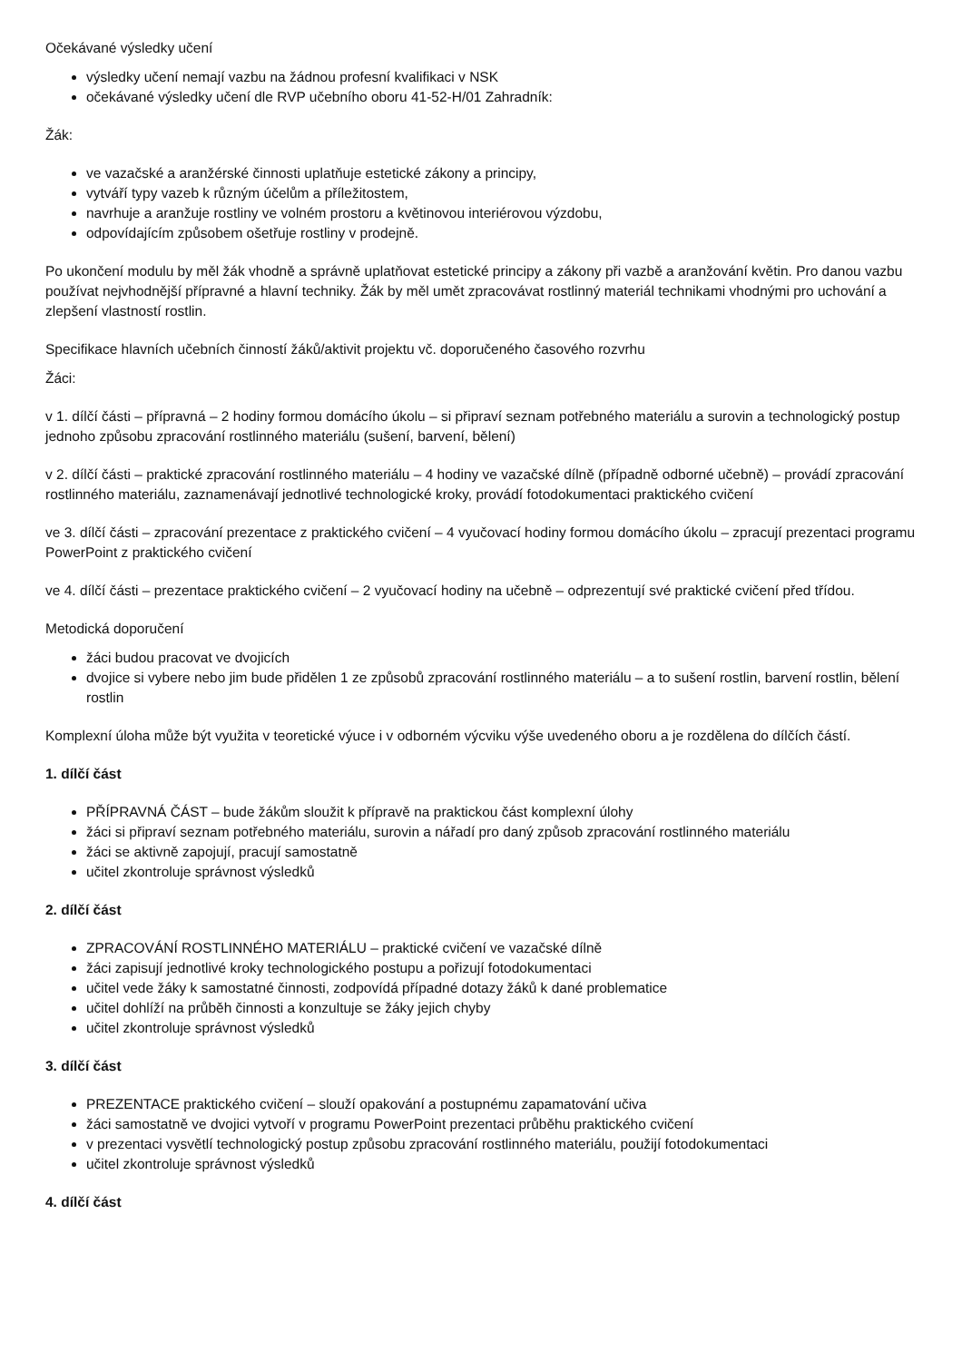Očekávané výsledky učení
výsledky učení nemají vazbu na žádnou profesní kvalifikaci v NSK
očekávané výsledky učení dle RVP učebního oboru 41-52-H/01 Zahradník:
Žák:
ve vazačské a aranžérské činnosti uplatňuje estetické zákony a principy,
vytváří typy vazeb k různým účelům a příležitostem,
navrhuje a aranžuje rostliny ve volném prostoru a květinovou interiérovou výzdobu,
odpovídajícím způsobem ošetřuje rostliny v prodejně.
Po ukončení modulu by měl žák vhodně a správně uplatňovat estetické principy a zákony při vazbě a aranžování květin. Pro danou vazbu používat nejvhodnější přípravné a hlavní techniky. Žák by měl umět zpracovávat rostlinný materiál technikami vhodnými pro uchování a zlepšení vlastností rostlin.
Specifikace hlavních učebních činností žáků/aktivit projektu vč. doporučeného časového rozvrhu
Žáci:
v 1. dílčí části – přípravná – 2 hodiny formou domácího úkolu – si připraví seznam potřebného materiálu a surovin a technologický postup jednoho způsobu zpracování rostlinného materiálu (sušení, barvení, bělení)
v 2. dílčí části – praktické zpracování rostlinného materiálu – 4 hodiny ve vazačské dílně (případně odborné učebně) – provádí zpracování rostlinného materiálu, zaznamenávají jednotlivé technologické kroky, provádí fotodokumentaci praktického cvičení
ve 3. dílčí části – zpracování prezentace z praktického cvičení – 4 vyučovací hodiny formou domácího úkolu – zpracují prezentaci programu PowerPoint z praktického cvičení
ve 4. dílčí části – prezentace praktického cvičení – 2 vyučovací hodiny na učebně – odprezentují své praktické cvičení před třídou.
Metodická doporučení
žáci budou pracovat ve dvojicích
dvojice si vybere nebo jim bude přidělen 1 ze způsobů zpracování rostlinného materiálu – a to sušení rostlin, barvení rostlin, bělení rostlin
Komplexní úloha může být využita v teoretické výuce i v odborném výcviku výše uvedeného oboru a je rozdělena do dílčích částí.
1. dílčí část
PŘÍPRAVNÁ ČÁST – bude žákům sloužit k přípravě na praktickou část komplexní úlohy
žáci si připraví seznam potřebného materiálu, surovin a nářadí pro daný způsob zpracování rostlinného materiálu
žáci se aktivně zapojují, pracují samostatně
učitel zkontroluje správnost výsledků
2. dílčí část
ZPRACOVÁNÍ ROSTLINNÉHO MATERIÁLU – praktické cvičení ve vazačské dílně
žáci zapisují jednotlivé kroky technologického postupu a pořizují fotodokumentaci
učitel vede žáky k samostatné činnosti, zodpovídá případné dotazy žáků k dané problematice
učitel dohlíží na průběh činnosti a konzultuje se žáky jejich chyby
učitel zkontroluje správnost výsledků
3. dílčí část
PREZENTACE praktického cvičení – slouží opakování a postupnému zapamatování učiva
žáci samostatně ve dvojici vytvoří v programu PowerPoint prezentaci průběhu praktického cvičení
v prezentaci vysvětlí technologický postup způsobu zpracování rostlinného materiálu, použijí fotodokumentaci
učitel zkontroluje správnost výsledků
4. dílčí část